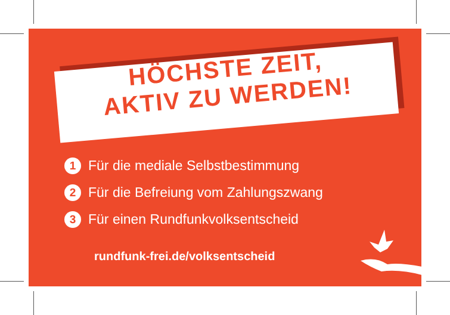HÖCHSTE ZEIT,
AKTIV ZU WERDEN!
1 Für die mediale Selbstbestimmung
2 Für die Befreiung vom Zahlungszwang
3 Für einen Rundfunkvolksentscheid
rundfunk-frei.de/volksentscheid